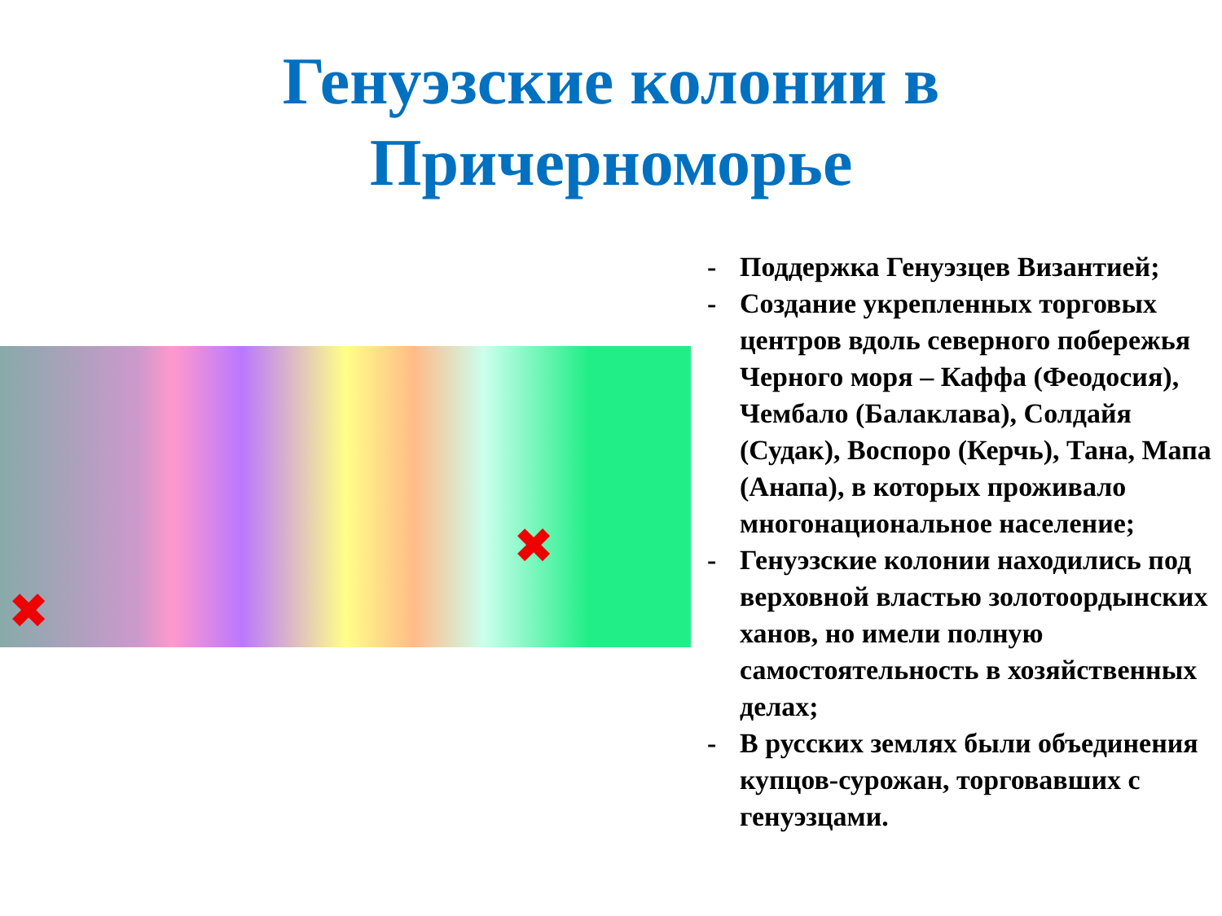Генуэзские колонии в
Причерноморье
✖
✖
- Поддержка Генуэзцев Византией;
- Создание укрепленных торговых центров вдоль северного побережья Черного моря – Каффа (Феодосия), Чембало (Балаклава), Солдайя (Судак), Воспоро (Керчь), Тана, Мапа (Анапа), в которых проживало многонациональное население;
- Генуэзские колонии находились под верховной властью золотоордынских ханов, но имели полную самостоятельность в хозяйственных делах;
- В русских землях были объединения купцов-сурожан, торговавших с генуэзцами.